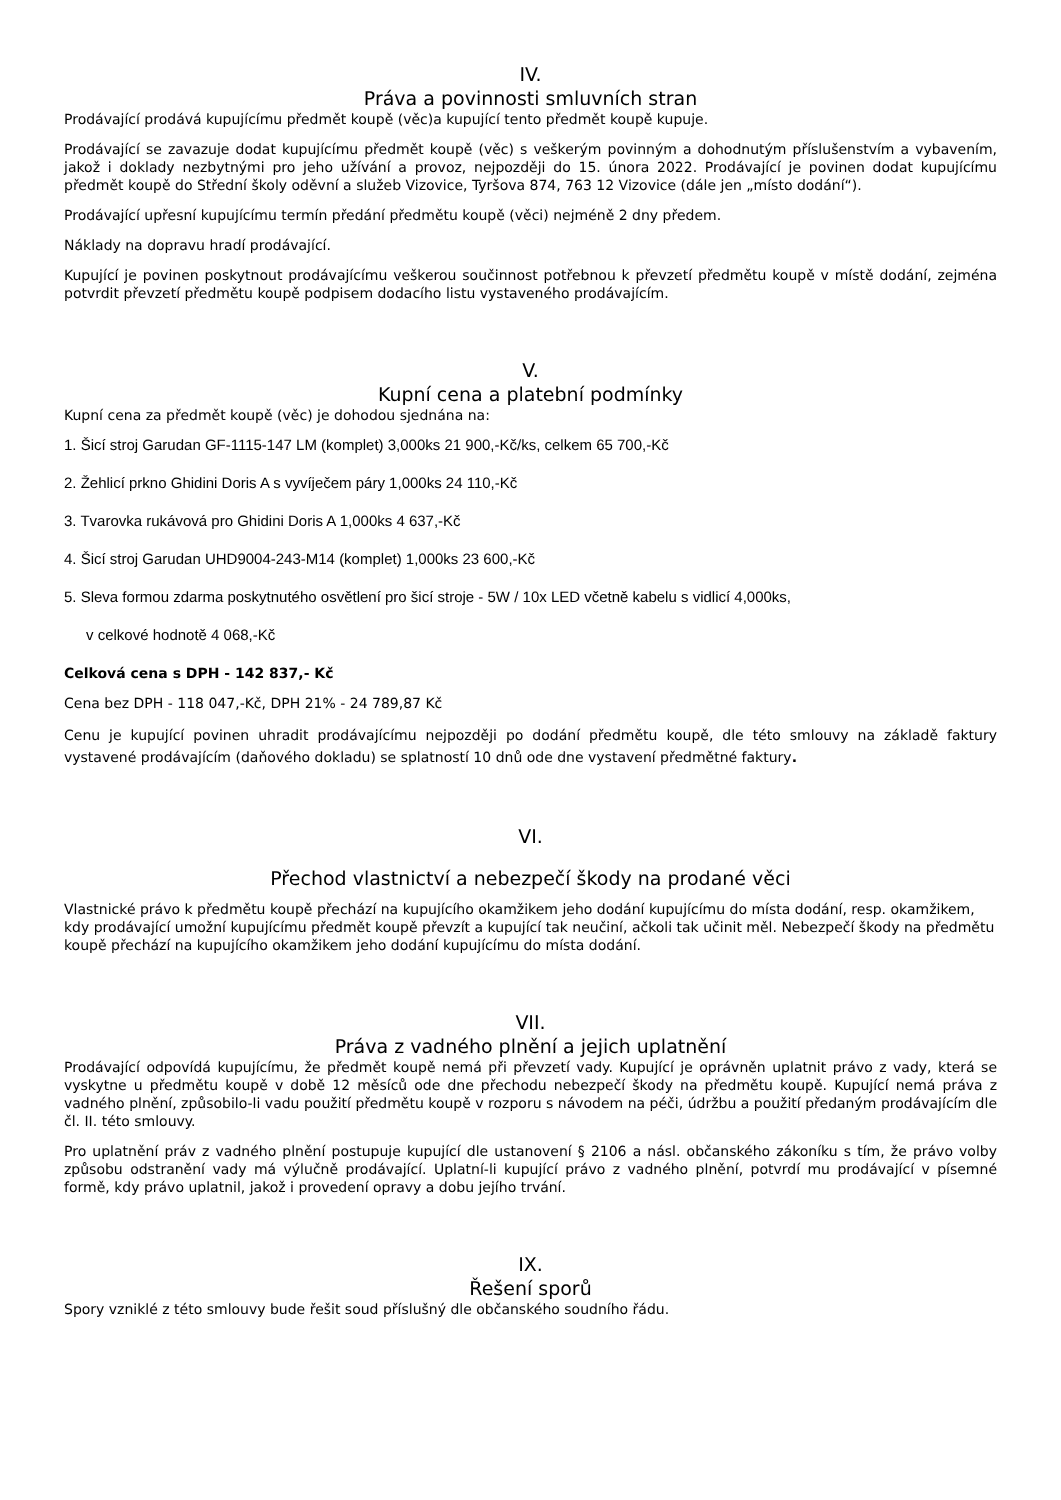IV.
Práva a povinnosti smluvních stran
Prodávající prodává kupujícímu předmět koupě (věc)a kupující tento předmět koupě kupuje.
Prodávající se zavazuje dodat kupujícímu předmět koupě (věc) s veškerým povinným a dohodnutým příslušenstvím a vybavením, jakož i doklady nezbytnými pro jeho užívání a provoz, nejpozději do 15. února 2022. Prodávající je povinen dodat kupujícímu předmět koupě do Střední školy oděvní a služeb Vizovice, Tyršova 874, 763 12 Vizovice (dále jen „místo dodání“).
Prodávající upřesní kupujícímu termín předání předmětu koupě (věci) nejméně 2 dny předem.
Náklady na dopravu hradí prodávající.
Kupující je povinen poskytnout prodávajícímu veškerou součinnost potřebnou k převzetí předmětu koupě v místě dodání, zejména potvrdit převzetí předmětu koupě podpisem dodacího listu vystaveného prodávajícím.
V.
Kupní cena a platební podmínky
Kupní cena za předmět koupě (věc) je dohodou sjednána na:
1. Šicí stroj Garudan GF-1115-147 LM (komplet) 3,000ks 21 900,-Kč/ks, celkem 65 700,-Kč
2. Žehlicí prkno Ghidini Doris A s vyvíječem páry 1,000ks 24 110,-Kč
3. Tvarovka rukávová pro Ghidini Doris A 1,000ks 4 637,-Kč
4. Šicí stroj Garudan UHD9004-243-M14 (komplet) 1,000ks 23 600,-Kč
5. Sleva formou zdarma poskytnutého osvětlení pro šicí stroje - 5W / 10x LED včetně kabelu s vidlicí 4,000ks,
v celkové hodnotě 4 068,-Kč
Celková cena s DPH - 142 837,- Kč
Cena bez DPH - 118 047,-Kč, DPH 21% - 24 789,87 Kč
Cenu je kupující povinen uhradit prodávajícímu nejpozději po dodání předmětu koupě, dle této smlouvy na základě faktury vystavené prodávajícím (daňového dokladu) se splatností 10 dnů ode dne vystavení předmětné faktury.
VI.
Přechod vlastnictví a nebezpečí škody na prodané věci
Vlastnické právo k předmětu koupě přechází na kupujícího okamžikem jeho dodání kupujícímu do místa dodání, resp. okamžikem, kdy prodávající umožní kupujícímu předmět koupě převzít a kupující tak neučiní, ačkoli tak učinit měl. Nebezpečí škody na předmětu koupě přechází na kupujícího okamžikem jeho dodání kupujícímu do místa dodání.
VII.
Práva z vadného plnění a jejich uplatnění
Prodávající odpovídá kupujícímu, že předmět koupě nemá při převzetí vady. Kupující je oprávněn uplatnit právo z vady, která se vyskytne u předmětu koupě v době 12 měsíců ode dne přechodu nebezpečí škody na předmětu koupě. Kupující nemá práva z vadného plnění, způsobilo-li vadu použití předmětu koupě v rozporu s návodem na péči, údržbu a použití předaným prodávajícím dle čl. II. této smlouvy.
Pro uplatnění práv z vadného plnění postupuje kupující dle ustanovení § 2106 a násl. občanského zákoníku s tím, že právo volby způsobu odstranění vady má výlučně prodávající. Uplatní-li kupující právo z vadného plnění, potvrdí mu prodávající v písemné formě, kdy právo uplatnil, jakož i provedení opravy a dobu jejího trvání.
IX.
Řešení sporů
Spory vzniklé z této smlouvy bude řešit soud příslušný dle občanského soudního řádu.